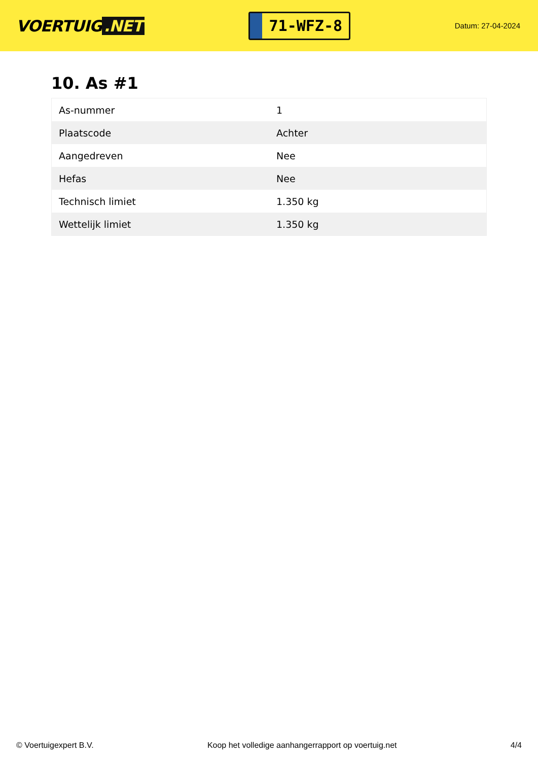VOERTUIG.NET
71-WFZ-8
Datum: 27-04-2024
10. As #1
| As-nummer | 1 |
| Plaatscode | Achter |
| Aangedreven | Nee |
| Hefas | Nee |
| Technisch limiet | 1.350 kg |
| Wettelijk limiet | 1.350 kg |
© Voertuigexpert B.V. Koop het volledige aanhangerrapport op voertuig.net 4/4